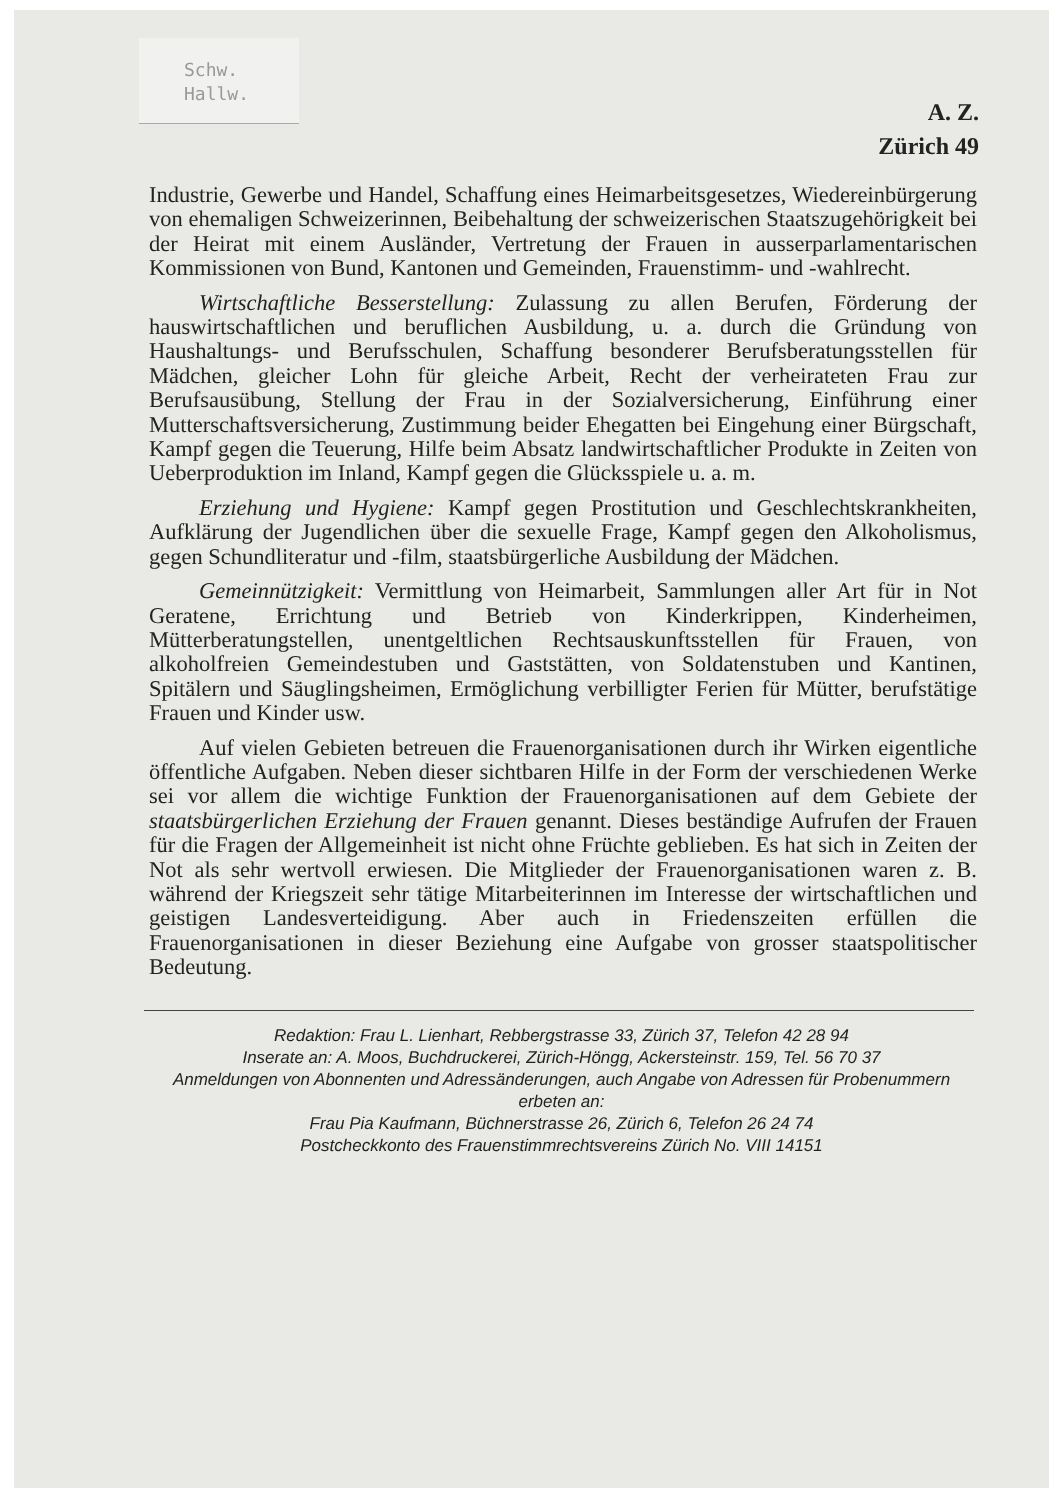Schw.
Hallw.
A. Z.
Zürich 49
Industrie, Gewerbe und Handel, Schaffung eines Heimarbeitsgesetzes, Wiedereinbürgerung von ehemaligen Schweizerinnen, Beibehaltung der schweizerischen Staatszugehörigkeit bei der Heirat mit einem Ausländer, Vertretung der Frauen in ausserparlamentarischen Kommissionen von Bund, Kantonen und Gemeinden, Frauenstimm- und -wahlrecht.
Wirtschaftliche Besserstellung: Zulassung zu allen Berufen, Förderung der hauswirtschaftlichen und beruflichen Ausbildung, u. a. durch die Gründung von Haushaltungs- und Berufsschulen, Schaffung besonderer Berufsberatungsstellen für Mädchen, gleicher Lohn für gleiche Arbeit, Recht der verheirateten Frau zur Berufsausübung, Stellung der Frau in der Sozialversicherung, Einführung einer Mutterschaftsversicherung, Zustimmung beider Ehegatten bei Eingehung einer Bürgschaft, Kampf gegen die Teuerung, Hilfe beim Absatz landwirtschaftlicher Produkte in Zeiten von Ueberproduktion im Inland, Kampf gegen die Glücksspiele u. a. m.
Erziehung und Hygiene: Kampf gegen Prostitution und Geschlechtskrankheiten, Aufklärung der Jugendlichen über die sexuelle Frage, Kampf gegen den Alkoholismus, gegen Schundliteratur und -film, staatsbürgerliche Ausbildung der Mädchen.
Gemeinnützigkeit: Vermittlung von Heimarbeit, Sammlungen aller Art für in Not Geratene, Errichtung und Betrieb von Kinderkrippen, Kinderheimen, Mütterberatungstellen, unentgeltlichen Rechtsauskunftsstellen für Frauen, von alkoholfreien Gemeindestuben und Gaststätten, von Soldatenstuben und Kantinen, Spitälern und Säuglingsheimen, Ermöglichung verbilligter Ferien für Mütter, berufstätige Frauen und Kinder usw.
Auf vielen Gebieten betreuen die Frauenorganisationen durch ihr Wirken eigentliche öffentliche Aufgaben. Neben dieser sichtbaren Hilfe in der Form der verschiedenen Werke sei vor allem die wichtige Funktion der Frauenorganisationen auf dem Gebiete der staatsbürgerlichen Erziehung der Frauen genannt. Dieses beständige Aufrufen der Frauen für die Fragen der Allgemeinheit ist nicht ohne Früchte geblieben. Es hat sich in Zeiten der Not als sehr wertvoll erwiesen. Die Mitglieder der Frauenorganisationen waren z. B. während der Kriegszeit sehr tätige Mitarbeiterinnen im Interesse der wirtschaftlichen und geistigen Landesverteidigung. Aber auch in Friedenszeiten erfüllen die Frauenorganisationen in dieser Beziehung eine Aufgabe von grosser staatspolitischer Bedeutung.
Redaktion: Frau L. Lienhart, Rebbergstrasse 33, Zürich 37, Telefon 42 28 94
Inserate an: A. Moos, Buchdruckerei, Zürich-Höngg, Ackersteinstr. 159, Tel. 56 70 37
Anmeldungen von Abonnenten und Adressänderungen, auch Angabe von Adressen für Probenummern erbeten an:
Frau Pia Kaufmann, Büchnerstrasse 26, Zürich 6, Telefon 26 24 74
Postcheckkonto des Frauenstimmrechtsvereins Zürich No. VIII 14151